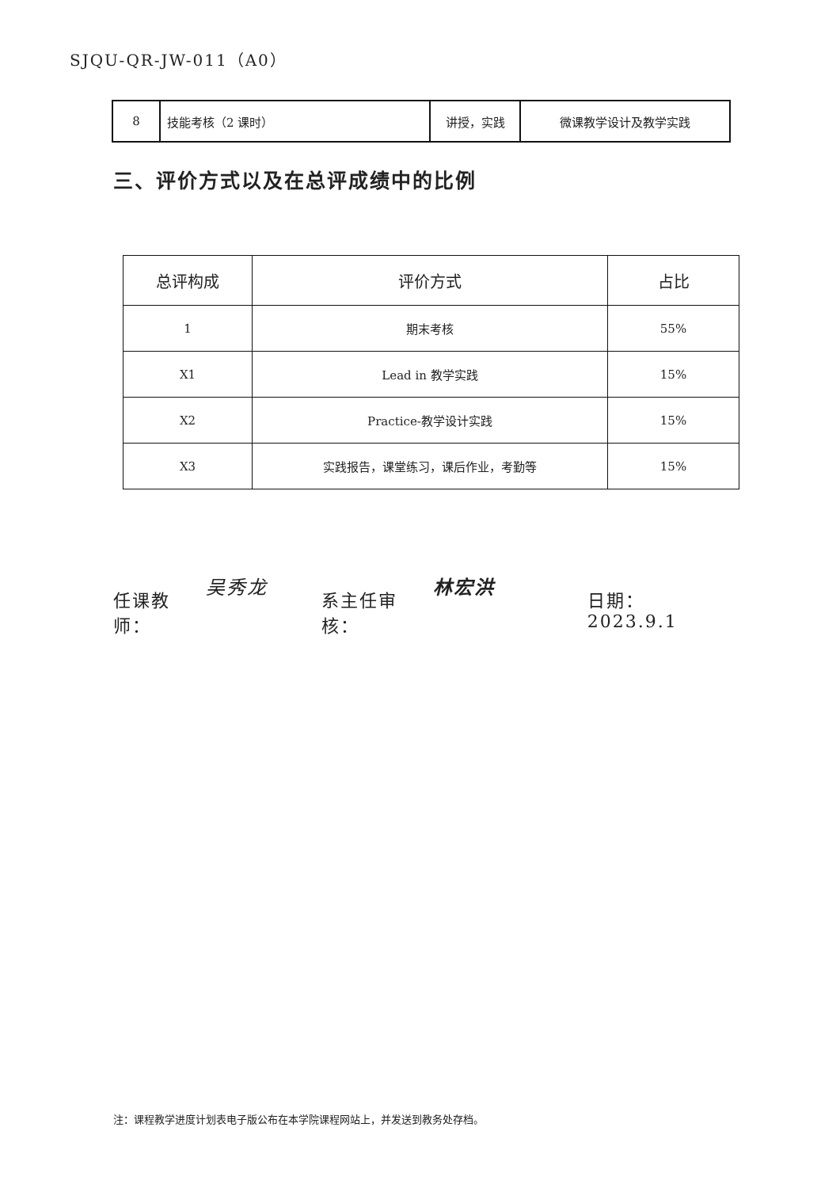SJQU-QR-JW-011（A0）
| 8 | 技能考核（2 课时） | 讲授，实践 | 微课教学设计及教学实践 |
三、评价方式以及在总评成绩中的比例
| 总评构成 | 评价方式 | 占比 |
| --- | --- | --- |
| 1 | 期末考核 | 55% |
| X1 | Lead in 教学实践 | 15% |
| X2 | Practice-教学设计实践 | 15% |
| X3 | 实践报告，课堂练习，课后作业，考勤等 | 15% |
任课教师： 吴秀龙 系主任审核： 林宏洪 日期：2023.9.1
注：课程教学进度计划表电子版公布在本学院课程网站上，并发送到教务处存档。